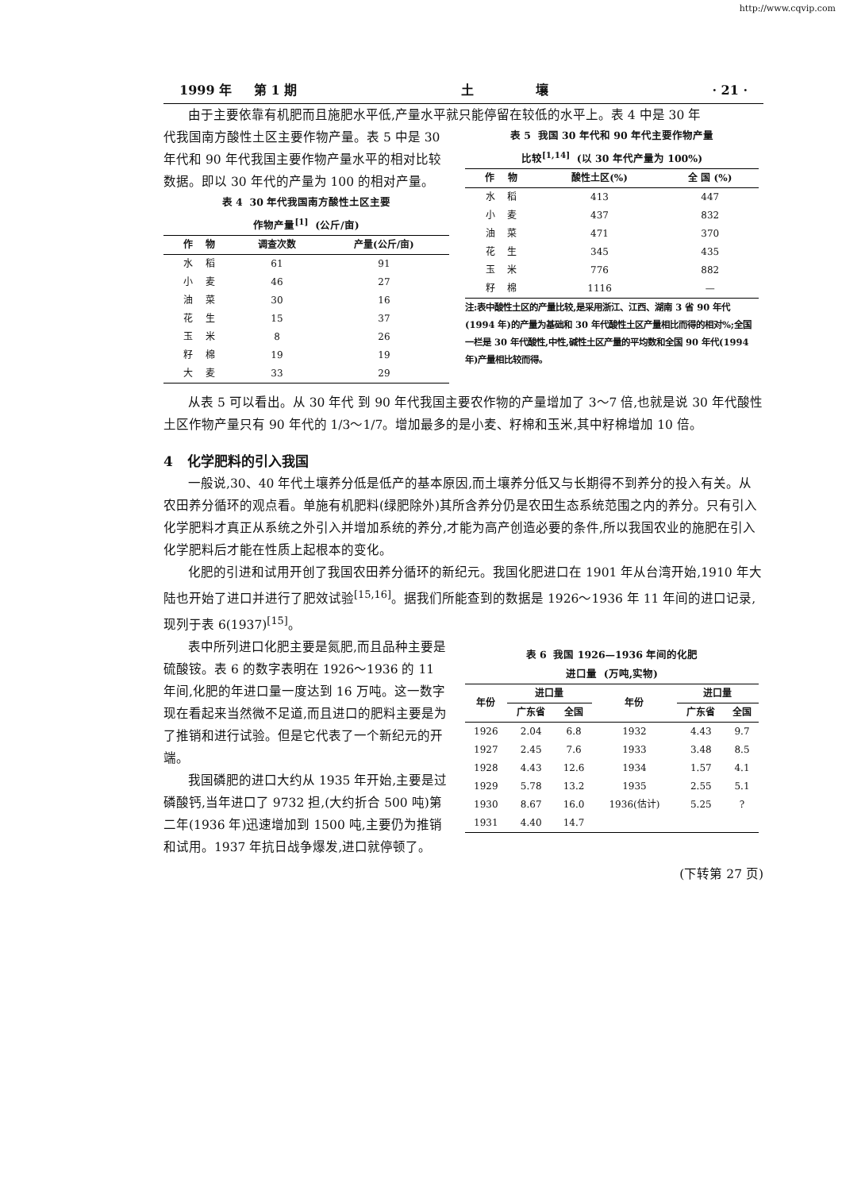http://www.cqvip.com
1999 年 第 1 期 土 壤 · 21 ·
由于主要依靠有机肥而且施肥水平低,产量水平就只能停留在较低的水平上。表 4 中是 30 年
代我国南方酸性土区主要作物产量。表 5 中是 30 年代和 90 年代我国主要作物产量水平的相对比较数据。即以 30 年代的产量为 100 的相对产量。
表 4 30 年代我国南方酸性土区主要
作物产量<sup>[1]</sup> (公斤/亩)
| 作 物 | 调查次数 | 产量(公斤/亩) |
| --- | --- | --- |
| 水 稻 | 61 | 91 |
| 小 麦 | 46 | 27 |
| 油 菜 | 30 | 16 |
| 花 生 | 15 | 37 |
| 玉 米 | 8 | 26 |
| 籽 棉 | 19 | 19 |
| 大 麦 | 33 | 29 |
表 5 我国 30 年代和 90 年代主要作物产量
比较<sup>[1,14]</sup> (以 30 年代产量为 100%)
| 作 物 | 酸性土区(%) | 全 国 (%) |
| --- | --- | --- |
| 水 稻 | 413 | 447 |
| 小 麦 | 437 | 832 |
| 油 菜 | 471 | 370 |
| 花 生 | 345 | 435 |
| 玉 米 | 776 | 882 |
| 籽 棉 | 1116 | — |
注:表中酸性土区的产量比较,是采用浙江、江西、湖南 3 省 90 年代(1994 年)的产量为基础和 30 年代酸性土区产量相比而得的相对%;全国一栏是 30 年代酸性,中性,碱性土区产量的平均数和全国 90 年代(1994 年)产量相比较而得。
从表 5 可以看出。从 30 年代 到 90 年代我国主要农作物的产量增加了 3～7 倍,也就是说 30 年代酸性土区作物产量只有 90 年代的 1/3～1/7。增加最多的是小麦、籽棉和玉米,其中籽棉增加 10 倍。
4 化学肥料的引入我国
一般说,30、40 年代土壤养分低是低产的基本原因,而土壤养分低又与长期得不到养分的投入有关。从农田养分循环的观点看。单施有机肥料(绿肥除外)其所含养分仍是农田生态系统范围之内的养分。只有引入化学肥料才真正从系统之外引入并增加系统的养分,才能为高产创造必要的条件,所以我国农业的施肥在引入化学肥料后才能在性质上起根本的变化。
化肥的引进和试用开创了我国农田养分循环的新纪元。我国化肥进口在 1901 年从台湾开始,1910 年大陆也开始了进口并进行了肥效试验<sup>[15,16]</sup>。据我们所能查到的数据是 1926～1936 年 11 年间的进口记录,现列于表 6(1937)<sup>[15]</sup>。
表中所列进口化肥主要是氮肥,而且品种主要是硫酸铵。表 6 的数字表明在 1926～1936 的 11 年间,化肥的年进口量一度达到 16 万吨。这一数字现在看起来当然微不足道,而且进口的肥料主要是为了推销和进行试验。但是它代表了一个新纪元的开端。
我国磷肥的进口大约从 1935 年开始,主要是过磷酸钙,当年进口了 9732 担,(大约折合 500 吨)第二年(1936 年)迅速增加到 1500 吨,主要仍为推销和试用。1937 年抗日战争爆发,进口就停顿了。
表 6 我国 1926—1936 年间的化肥
进口量 (万吨,实物)
| 年份 | 进口量 | | 年份 | 进口量 | |
| --- | --- | --- | --- | --- | --- |
| | 广东省 | 全国 | | 广东省 | 全国 |
| 1926 | 2.04 | 6.8 | 1932 | 4.43 | 9.7 |
| 1927 | 2.45 | 7.6 | 1933 | 3.48 | 8.5 |
| 1928 | 4.43 | 12.6 | 1934 | 1.57 | 4.1 |
| 1929 | 5.78 | 13.2 | 1935 | 2.55 | 5.1 |
| 1930 | 8.67 | 16.0 | 1936(估计) | 5.25 | ? |
| 1931 | 4.40 | 14.7 | | | |
(下转第 27 页)